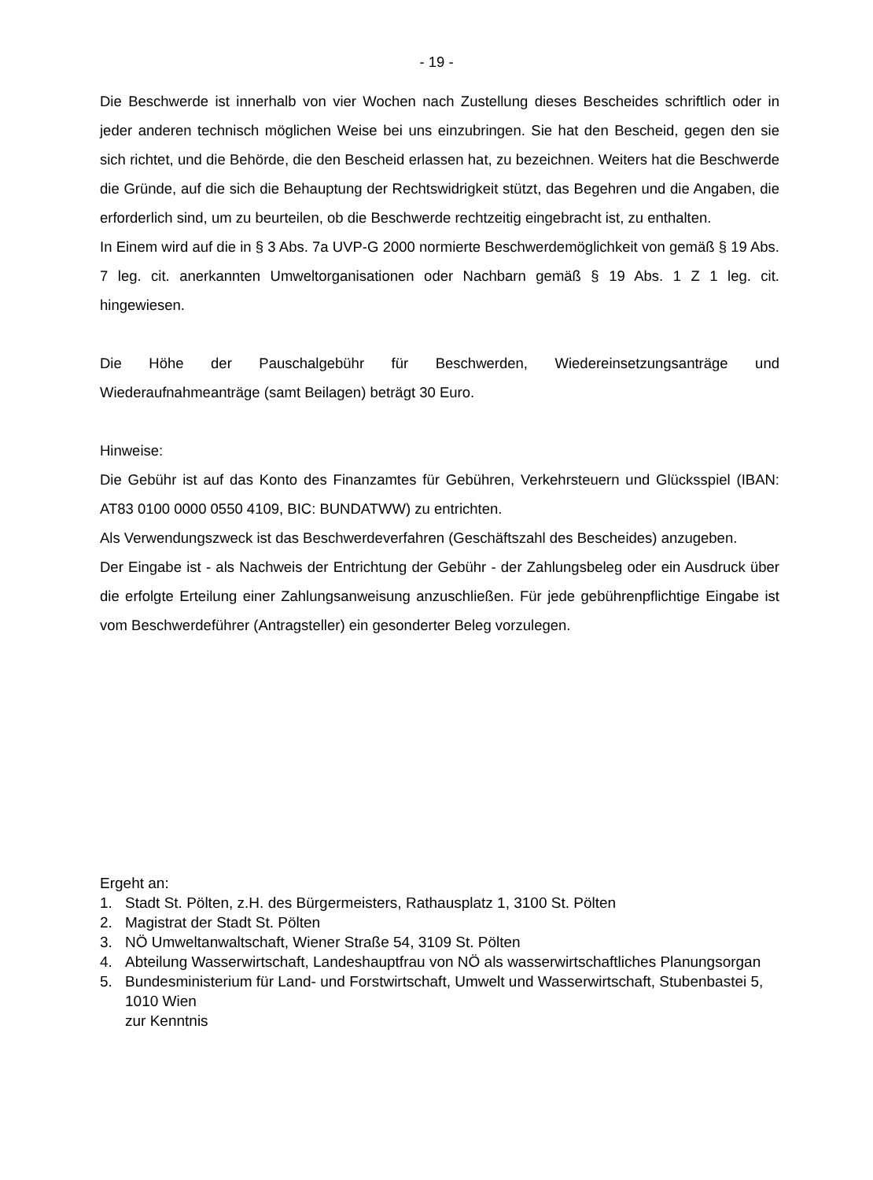- 19 -
Die Beschwerde ist innerhalb von vier Wochen nach Zustellung dieses Bescheides schriftlich oder in jeder anderen technisch möglichen Weise bei uns einzubringen. Sie hat den Bescheid, gegen den sie sich richtet, und die Behörde, die den Bescheid erlassen hat, zu bezeichnen. Weiters hat die Beschwerde die Gründe, auf die sich die Behauptung der Rechtswidrigkeit stützt, das Begehren und die Angaben, die erforderlich sind, um zu beurteilen, ob die Beschwerde rechtzeitig eingebracht ist, zu enthalten.
In Einem wird auf die in § 3 Abs. 7a UVP-G 2000 normierte Beschwerdemöglichkeit von gemäß § 19 Abs. 7 leg. cit. anerkannten Umweltorganisationen oder Nachbarn gemäß § 19 Abs. 1 Z 1 leg. cit. hingewiesen.
Die Höhe der Pauschalgebühr für Beschwerden, Wiedereinsetzungsanträge und Wiederaufnahmeanträge (samt Beilagen) beträgt 30 Euro.
Hinweise:
Die Gebühr ist auf das Konto des Finanzamtes für Gebühren, Verkehrsteuern und Glücksspiel (IBAN: AT83 0100 0000 0550 4109, BIC: BUNDATWW) zu entrichten.
Als Verwendungszweck ist das Beschwerdeverfahren (Geschäftszahl des Bescheides) anzugeben.
Der Eingabe ist - als Nachweis der Entrichtung der Gebühr - der Zahlungsbeleg oder ein Ausdruck über die erfolgte Erteilung einer Zahlungsanweisung anzuschließen. Für jede gebührenpflichtige Eingabe ist vom Beschwerdeführer (Antragsteller) ein gesonderter Beleg vorzulegen.
Ergeht an:
1. Stadt St. Pölten, z.H. des Bürgermeisters, Rathausplatz 1, 3100 St. Pölten
2. Magistrat der Stadt St. Pölten
3. NÖ Umweltanwaltschaft, Wiener Straße 54, 3109 St. Pölten
4. Abteilung Wasserwirtschaft, Landeshauptfrau von NÖ als wasserwirtschaftliches Planungsorgan
5. Bundesministerium für Land- und Forstwirtschaft, Umwelt und Wasserwirtschaft, Stubenbastei 5, 1010 Wien
zur Kenntnis